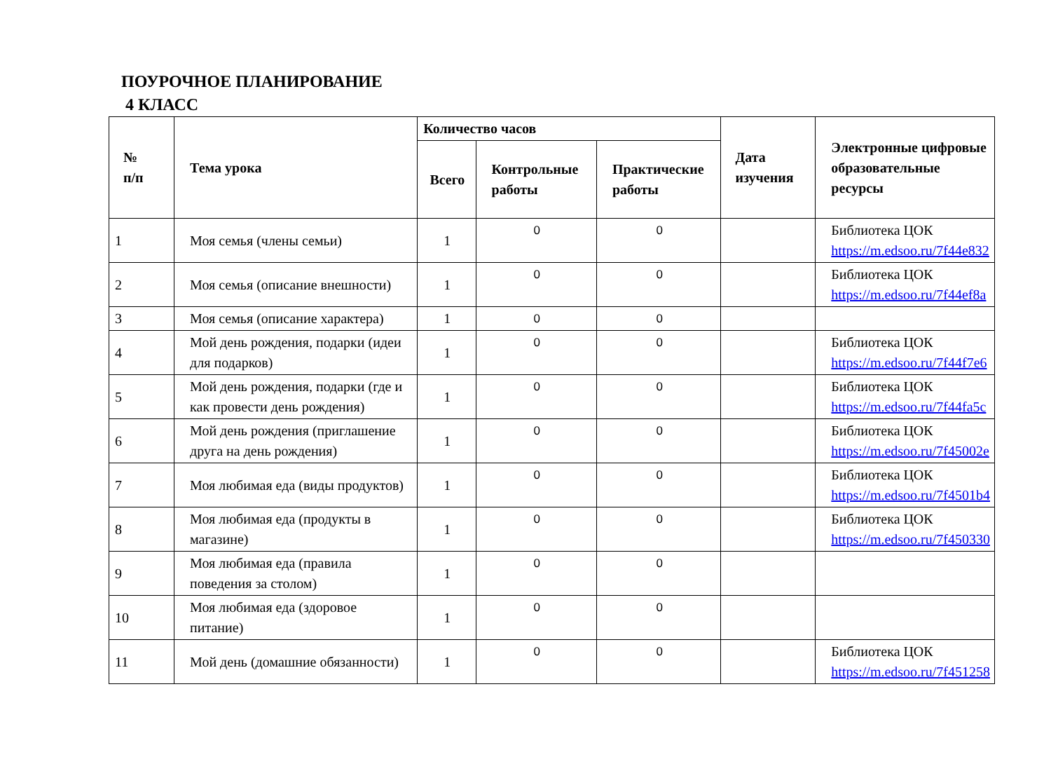ПОУРОЧНОЕ ПЛАНИРОВАНИЕ
4 КЛАСС
| № п/п | Тема урока | Количество часов | | | Дата изучения | Электронные цифровые образовательные ресурсы |
| --- | --- | --- | --- | --- | --- | --- |
| | | Всего | Контрольные работы | Практические работы | | |
| 1 | Моя семья (члены семьи) | 1 | 0 | 0 | | Библиотека ЦОК https://m.edsoo.ru/7f44e832 |
| 2 | Моя семья (описание внешности) | 1 | 0 | 0 | | Библиотека ЦОК https://m.edsoo.ru/7f44ef8a |
| 3 | Моя семья (описание характера) | 1 | 0 | 0 | | |
| 4 | Мой день рождения, подарки (идеи для подарков) | 1 | 0 | 0 | | Библиотека ЦОК https://m.edsoo.ru/7f44f7e6 |
| 5 | Мой день рождения, подарки (где и как провести день рождения) | 1 | 0 | 0 | | Библиотека ЦОК https://m.edsoo.ru/7f44fa5c |
| 6 | Мой день рождения (приглашение друга на день рождения) | 1 | 0 | 0 | | Библиотека ЦОК https://m.edsoo.ru/7f45002e |
| 7 | Моя любимая еда (виды продуктов) | 1 | 0 | 0 | | Библиотека ЦОК https://m.edsoo.ru/7f4501b4 |
| 8 | Моя любимая еда (продукты в магазине) | 1 | 0 | 0 | | Библиотека ЦОК https://m.edsoo.ru/7f450330 |
| 9 | Моя любимая еда (правила поведения за столом) | 1 | 0 | 0 | | |
| 10 | Моя любимая еда (здоровое питание) | 1 | 0 | 0 | | |
| 11 | Мой день (домашние обязанности) | 1 | 0 | 0 | | Библиотека ЦОК https://m.edsoo.ru/7f451258 |